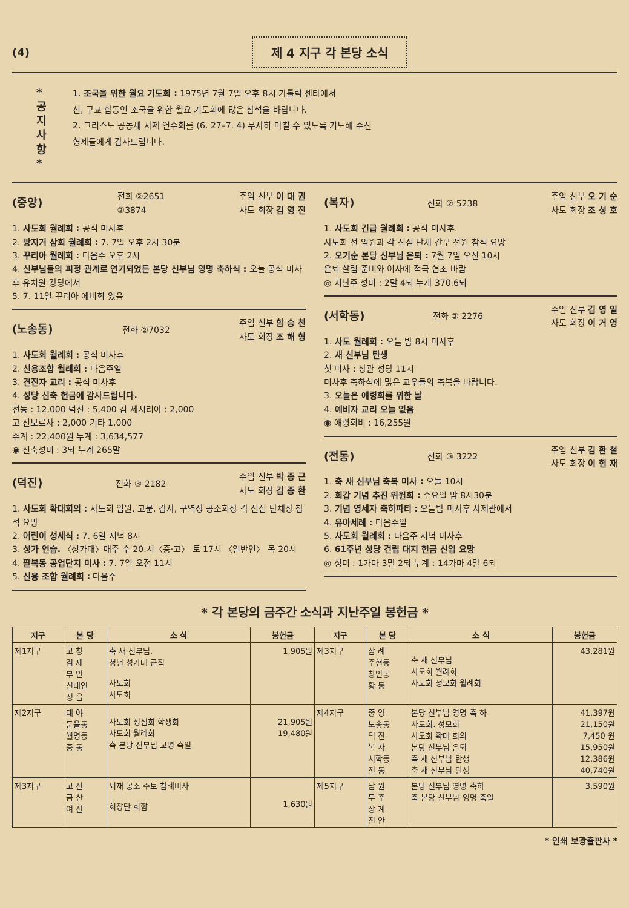(4)
제 4 지구 각 본당 소식
*
공
지
사
항
*
1. 조국을 위한 월요 기도회 : 1975년 7월 7일 오후 8시 가톨릭 센타에서
신, 구교 합동인 조국을 위한 월요 기도회에 많은 참석을 바랍니다.
2. 그리스도 공동체 사제 연수회를 (6. 27–7. 4) 무사히 마칠 수 있도록 기도해 주신
형제들에게 감사드립니다.
(중앙) 전화 ②2651
②3874 주임 신부 이 대 권
사도 회장 김 영 진
1. 사도회 월례회 : 공식 미사후
2. 방지거 삼회 월례회 : 7. 7일 오후 2시 30분
3. 꾸리아 월례회 : 다음주 오후 2시
4. 신부님들의 피정 관계로 연기되었든 본당 신부님 영명 축하식 : 오늘 공식 미사후 유치원 강당에서
5. 7. 11일 꾸리아 에비회 있음
(노송동) 전화 ②7032 주임 신부 함 승 천
사도 회장 조 해 형
1. 사도회 월례회 : 공식 미사후
2. 신용조합 월례회 : 다음주일
3. 견진자 교리 : 공식 미사후
4. 성당 신축 헌금에 감사드립니다.
전동 : 12,000 덕진 : 5,400 김 세시리아 : 2,000
고 신보로사 : 2,000 기타 1,000
주계 : 22,400원 누계 : 3,634,577
◉ 신축성미 : 3되 누계 265말
(덕진) 전화 ③ 2182 주임 신부 박 종 근
사도 회장 김 종 환
1. 사도회 확대회의 : 사도회 임원, 고문, 감사, 구역장 공소회장 각 신심 단체장 참석 요망
2. 어린이 성세식 : 7. 6일 저녁 8시
3. 성가 연습. 〈성가대〉매주 수 20.시〈중·고〉 토 17시 〈일반인〉 목 20시
4. 팔복동 공업단지 미사 : 7. 7일 오전 11시
5. 신용 조합 월례회 : 다음주
(복자) 전화 ② 5238 주임 신부 오 기 순
사도 회장 조 성 호
1. 사도회 긴급 월례회 : 공식 미사후.
사도회 전 임원과 각 신심 단체 간부 전원 참석 요망
2. 오기순 본당 신부님 은퇴 : 7월 7일 오전 10시
은퇴 살림 준비와 이사에 적극 협조 바람
◎ 지난주 성미 : 2말 4되 누계 370.6되
(서학동) 전화 ② 2276 주임 신부 김 영 일
사도 회장 이 거 영
1. 사도 월례회 : 오늘 밤 8시 미사후
2. 새 신부님 탄생
첫 미사 : 상관 성당 11시
미사후 축하식에 많은 교우들의 축복을 바랍니다.
3. 오늘은 애령회를 위한 날
4. 예비자 교리 오늘 없음
◉ 애령회비 : 16,255원
(전동) 전화 ③ 3222 주임 신부 김 환 철
사도 회장 이 헌 재
1. 축 새 신부님 축복 미사 : 오늘 10시
2. 회갑 기념 추진 위원회 : 수요일 밤 8시30분
3. 기념 영세자 축하파티 : 오늘밤 미사후 사제관에서
4. 유아세례 : 다음주일
5. 사도회 월례회 : 다음주 저녁 미사후
6. 61주년 성당 건립 대지 헌금 신입 요망
◎ 성미 : 1가마 3말 2되 누계 : 14가마 4말 6되
* 각 본당의 금주간 소식과 지난주일 봉헌금 *
| 지구 | 본 당 | 소 식 | 봉헌금 | 지구 | 본 당 | 소 식 | 봉헌금 |
| --- | --- | --- | --- | --- | --- | --- | --- |
| 제1지구 | 고 창 김 제 부 안 신태인 정 읍 | 축 새 신부님. 청년 성가대 근직 사도회 사도회 | 1,905원 | 제3지구 | 삼 례 주현동 창인동 황 동 | 축 새 신부님 사도회 월례회 사도회 성모회 월례회 | 43,281원 |
| 제2지구 | 대 야 둔율동 월명동 중 동 | 사도회 성심회 학생회 사도회 월례회 축 본당 신부님 교명 축일 | 21,905원 19,480원 | 제4지구 | 중 앙 노송동 덕 진 복 자 서학동 전 동 | 본당 신부님 영명 축 하 사도회. 성모회 사도회 확대 회의 본당 신부님 은퇴 축 새 신부님 탄생 축 새 신부님 탄생 | 41,397원 21,150원 7,450 원 15,950원 12,386원 40,740원 |
| 제3지구 | 고 산 금 산 여 산 | 되재 공소 주보 첨례미사 회장단 회합 | 1,630원 | 제5지구 | 남 원 무 주 장 계 진 안 | 본당 신부님 영명 축하 축 본당 신부님 영명 축일 | 3,590원 |
* 인쇄 보광출판사 *